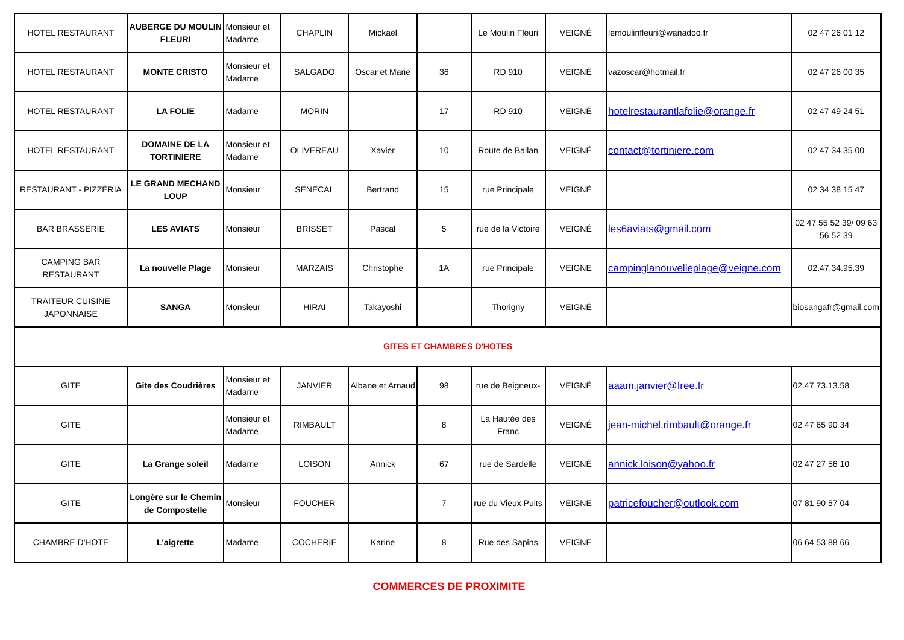| HOTEL RESTAURANT | AUBERGE DU MOULIN FLEURI | Monsieur et Madame | CHAPLIN | Mickaël | | Le Moulin Fleuri | VEIGNÉ | lemoulinfleuri@wanadoo.fr | 02 47 26 01 12 |
| HOTEL RESTAURANT | MONTE CRISTO | Monsieur et Madame | SALGADO | Oscar et Marie | 36 | RD 910 | VEIGNÉ | vazoscar@hotmail.fr | 02 47 26 00 35 |
| HOTEL RESTAURANT | LA FOLIE | Madame | MORIN | | 17 | RD 910 | VEIGNÉ | hotelrestaurantlafolie@orange.fr | 02 47 49 24 51 |
| HOTEL RESTAURANT | DOMAINE DE LA TORTINIERE | Monsieur et Madame | OLIVEREAU | Xavier | 10 | Route de Ballan | VEIGNÉ | contact@tortiniere.com | 02 47 34 35 00 |
| RESTAURANT - PIZZÉRIA | LE GRAND MECHAND LOUP | Monsieur | SENECAL | Bertrand | 15 | rue Principale | VEIGNÉ | | 02 34 38 15 47 |
| BAR BRASSERIE | LES AVIATS | Monsieur | BRISSET | Pascal | 5 | rue de la Victoire | VEIGNÉ | les6aviats@gmail.com | 02 47 55 52 39/ 09 63 56 52 39 |
| CAMPING BAR RESTAURANT | La nouvelle Plage | Monsieur | MARZAIS | Christophe | 1A | rue Principale | VEIGNE | campinglanouvelleplage@veigne.com | 02.47.34.95.39 |
| TRAITEUR CUISINE JAPONNAISE | SANGA | Monsieur | HIRAI | Takayoshi | | Thorigny | VEIGNÉ | | biosangafr@gmail.com |
| GITES ET CHAMBRES D'HOTES | | | | | | | | | |
| GITE | Gite des Coudrières | Monsieur et Madame | JANVIER | Albane et Arnaud | 98 | rue de Beigneux- | VEIGNÉ | aaam.janvier@free.fr | 02.47.73.13.58 |
| GITE | | Monsieur et Madame | RIMBAULT | | 8 | La Hautée des Franc | VEIGNÉ | jean-michel.rimbault@orange.fr | 02 47 65 90 34 |
| GITE | La Grange soleil | Madame | LOISON | Annick | 67 | rue de Sardelle | VEIGNÉ | annick.loison@yahoo.fr | 02 47 27 56 10 |
| GITE | Longère sur le Chemin de Compostelle | Monsieur | FOUCHER | | 7 | rue du Vieux Puits | VEIGNE | patricefoucher@outlook.com | 07 81 90 57 04 |
| CHAMBRE D'HOTE | L'aigrette | Madame | COCHERIE | Karine | 8 | Rue des Sapins | VEIGNE | | 06 64 53 88 66 |
COMMERCES DE PROXIMITE